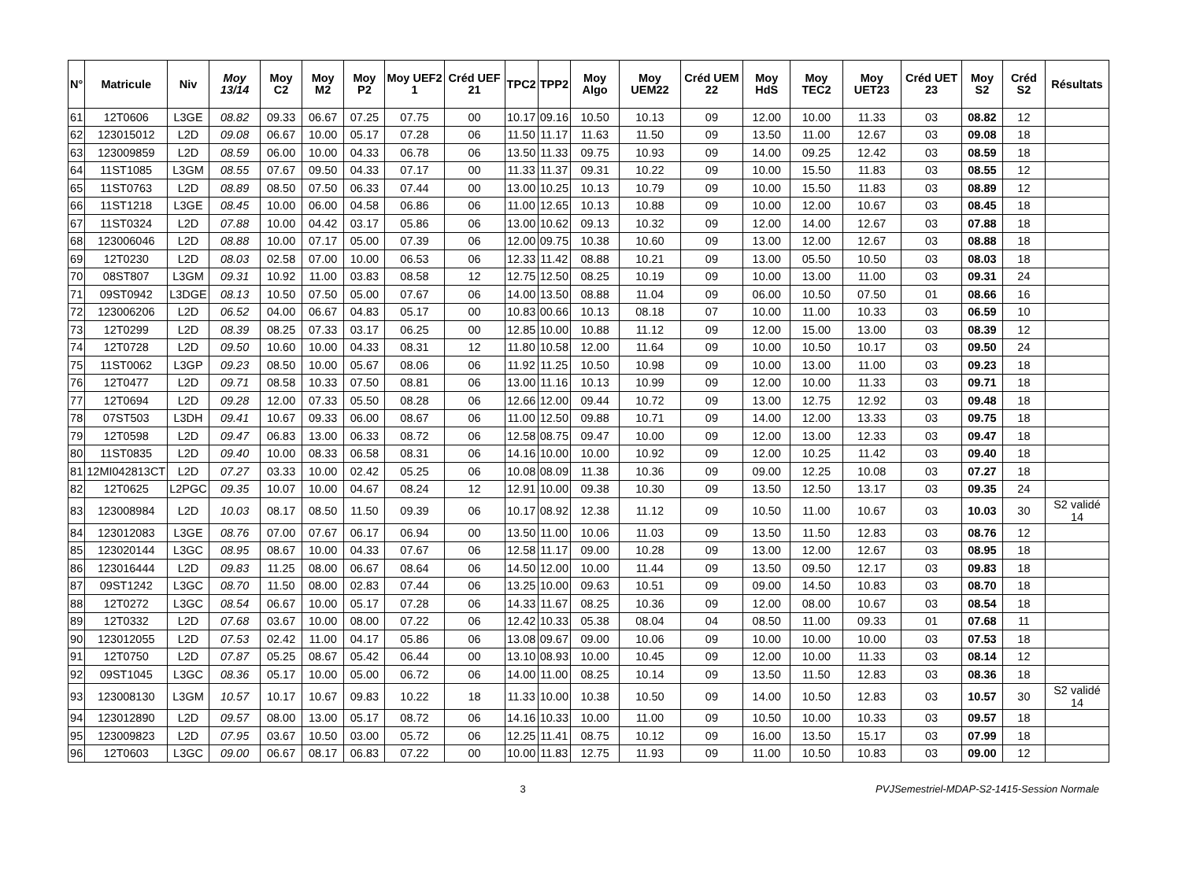| N° | Matricule | Niv | Moy 13/14 | Moy C2 | Moy M2 | Moy P2 | Moy UEF2 1 | Créd UEF 21 | TPC2 | TPP2 | Moy Algo | Moy UEM22 | Créd UEM 22 | Moy HdS | Moy TEC2 | Moy UET23 | Créd UET 23 | Moy S2 | Créd S2 | Résultats |
| --- | --- | --- | --- | --- | --- | --- | --- | --- | --- | --- | --- | --- | --- | --- | --- | --- | --- | --- | --- | --- |
| 61 | 12T0606 | L3GE | 08.82 | 09.33 | 06.67 | 07.25 | 07.75 | 00 | 10.17 | 09.16 | 10.50 | 10.13 | 09 | 12.00 | 10.00 | 11.33 | 03 | 08.82 | 12 | |
| 62 | 123015012 | L2D | 09.08 | 06.67 | 10.00 | 05.17 | 07.28 | 06 | 11.50 | 11.17 | 11.63 | 11.50 | 09 | 13.50 | 11.00 | 12.67 | 03 | 09.08 | 18 | |
| 63 | 123009859 | L2D | 08.59 | 06.00 | 10.00 | 04.33 | 06.78 | 06 | 13.50 | 11.33 | 09.75 | 10.93 | 09 | 14.00 | 09.25 | 12.42 | 03 | 08.59 | 18 | |
| 64 | 11ST1085 | L3GM | 08.55 | 07.67 | 09.50 | 04.33 | 07.17 | 00 | 11.33 | 11.37 | 09.31 | 10.22 | 09 | 10.00 | 15.50 | 11.83 | 03 | 08.55 | 12 | |
| 65 | 11ST0763 | L2D | 08.89 | 08.50 | 07.50 | 06.33 | 07.44 | 00 | 13.00 | 10.25 | 10.13 | 10.79 | 09 | 10.00 | 15.50 | 11.83 | 03 | 08.89 | 12 | |
| 66 | 11ST1218 | L3GE | 08.45 | 10.00 | 06.00 | 04.58 | 06.86 | 06 | 11.00 | 12.65 | 10.13 | 10.88 | 09 | 10.00 | 12.00 | 10.67 | 03 | 08.45 | 18 | |
| 67 | 11ST0324 | L2D | 07.88 | 10.00 | 04.42 | 03.17 | 05.86 | 06 | 13.00 | 10.62 | 09.13 | 10.32 | 09 | 12.00 | 14.00 | 12.67 | 03 | 07.88 | 18 | |
| 68 | 123006046 | L2D | 08.88 | 10.00 | 07.17 | 05.00 | 07.39 | 06 | 12.00 | 09.75 | 10.38 | 10.60 | 09 | 13.00 | 12.00 | 12.67 | 03 | 08.88 | 18 | |
| 69 | 12T0230 | L2D | 08.03 | 02.58 | 07.00 | 10.00 | 06.53 | 06 | 12.33 | 11.42 | 08.88 | 10.21 | 09 | 13.00 | 05.50 | 10.50 | 03 | 08.03 | 18 | |
| 70 | 08ST807 | L3GM | 09.31 | 10.92 | 11.00 | 03.83 | 08.58 | 12 | 12.75 | 12.50 | 08.25 | 10.19 | 09 | 10.00 | 13.00 | 11.00 | 03 | 09.31 | 24 | |
| 71 | 09ST0942 | L3DGE | 08.13 | 10.50 | 07.50 | 05.00 | 07.67 | 06 | 14.00 | 13.50 | 08.88 | 11.04 | 09 | 06.00 | 10.50 | 07.50 | 01 | 08.66 | 16 | |
| 72 | 123006206 | L2D | 06.52 | 04.00 | 06.67 | 04.83 | 05.17 | 00 | 10.83 | 00.66 | 10.13 | 08.18 | 07 | 10.00 | 11.00 | 10.33 | 03 | 06.59 | 10 | |
| 73 | 12T0299 | L2D | 08.39 | 08.25 | 07.33 | 03.17 | 06.25 | 00 | 12.85 | 10.00 | 10.88 | 11.12 | 09 | 12.00 | 15.00 | 13.00 | 03 | 08.39 | 12 | |
| 74 | 12T0728 | L2D | 09.50 | 10.60 | 10.00 | 04.33 | 08.31 | 12 | 11.80 | 10.58 | 12.00 | 11.64 | 09 | 10.00 | 10.50 | 10.17 | 03 | 09.50 | 24 | |
| 75 | 11ST0062 | L3GP | 09.23 | 08.50 | 10.00 | 05.67 | 08.06 | 06 | 11.92 | 11.25 | 10.50 | 10.98 | 09 | 10.00 | 13.00 | 11.00 | 03 | 09.23 | 18 | |
| 76 | 12T0477 | L2D | 09.71 | 08.58 | 10.33 | 07.50 | 08.81 | 06 | 13.00 | 11.16 | 10.13 | 10.99 | 09 | 12.00 | 10.00 | 11.33 | 03 | 09.71 | 18 | |
| 77 | 12T0694 | L2D | 09.28 | 12.00 | 07.33 | 05.50 | 08.28 | 06 | 12.66 | 12.00 | 09.44 | 10.72 | 09 | 13.00 | 12.75 | 12.92 | 03 | 09.48 | 18 | |
| 78 | 07ST503 | L3DH | 09.41 | 10.67 | 09.33 | 06.00 | 08.67 | 06 | 11.00 | 12.50 | 09.88 | 10.71 | 09 | 14.00 | 12.00 | 13.33 | 03 | 09.75 | 18 | |
| 79 | 12T0598 | L2D | 09.47 | 06.83 | 13.00 | 06.33 | 08.72 | 06 | 12.58 | 08.75 | 09.47 | 10.00 | 09 | 12.00 | 13.00 | 12.33 | 03 | 09.47 | 18 | |
| 80 | 11ST0835 | L2D | 09.40 | 10.00 | 08.33 | 06.58 | 08.31 | 06 | 14.16 | 10.00 | 10.00 | 10.92 | 09 | 12.00 | 10.25 | 11.42 | 03 | 09.40 | 18 | |
| 81 | 12MI042813CT | L2D | 07.27 | 03.33 | 10.00 | 02.42 | 05.25 | 06 | 10.08 | 08.09 | 11.38 | 10.36 | 09 | 09.00 | 12.25 | 10.08 | 03 | 07.27 | 18 | |
| 82 | 12T0625 | L2PGC | 09.35 | 10.07 | 10.00 | 04.67 | 08.24 | 12 | 12.91 | 10.00 | 09.38 | 10.30 | 09 | 13.50 | 12.50 | 13.17 | 03 | 09.35 | 24 | |
| 83 | 123008984 | L2D | 10.03 | 08.17 | 08.50 | 11.50 | 09.39 | 06 | 10.17 | 08.92 | 12.38 | 11.12 | 09 | 10.50 | 11.00 | 10.67 | 03 | 10.03 | 30 | S2 validé 14 |
| 84 | 123012083 | L3GE | 08.76 | 07.00 | 07.67 | 06.17 | 06.94 | 00 | 13.50 | 11.00 | 10.06 | 11.03 | 09 | 13.50 | 11.50 | 12.83 | 03 | 08.76 | 12 | |
| 85 | 123020144 | L3GC | 08.95 | 08.67 | 10.00 | 04.33 | 07.67 | 06 | 12.58 | 11.17 | 09.00 | 10.28 | 09 | 13.00 | 12.00 | 12.67 | 03 | 08.95 | 18 | |
| 86 | 123016444 | L2D | 09.83 | 11.25 | 08.00 | 06.67 | 08.64 | 06 | 14.50 | 12.00 | 10.00 | 11.44 | 09 | 13.50 | 09.50 | 12.17 | 03 | 09.83 | 18 | |
| 87 | 09ST1242 | L3GC | 08.70 | 11.50 | 08.00 | 02.83 | 07.44 | 06 | 13.25 | 10.00 | 09.63 | 10.51 | 09 | 09.00 | 14.50 | 10.83 | 03 | 08.70 | 18 | |
| 88 | 12T0272 | L3GC | 08.54 | 06.67 | 10.00 | 05.17 | 07.28 | 06 | 14.33 | 11.67 | 08.25 | 10.36 | 09 | 12.00 | 08.00 | 10.67 | 03 | 08.54 | 18 | |
| 89 | 12T0332 | L2D | 07.68 | 03.67 | 10.00 | 08.00 | 07.22 | 06 | 12.42 | 10.33 | 05.38 | 08.04 | 04 | 08.50 | 11.00 | 09.33 | 01 | 07.68 | 11 | |
| 90 | 123012055 | L2D | 07.53 | 02.42 | 11.00 | 04.17 | 05.86 | 06 | 13.08 | 09.67 | 09.00 | 10.06 | 09 | 10.00 | 10.00 | 10.00 | 03 | 07.53 | 18 | |
| 91 | 12T0750 | L2D | 07.87 | 05.25 | 08.67 | 05.42 | 06.44 | 00 | 13.10 | 08.93 | 10.00 | 10.45 | 09 | 12.00 | 10.00 | 11.33 | 03 | 08.14 | 12 | |
| 92 | 09ST1045 | L3GC | 08.36 | 05.17 | 10.00 | 05.00 | 06.72 | 06 | 14.00 | 11.00 | 08.25 | 10.14 | 09 | 13.50 | 11.50 | 12.83 | 03 | 08.36 | 18 | |
| 93 | 123008130 | L3GM | 10.57 | 10.17 | 10.67 | 09.83 | 10.22 | 18 | 11.33 | 10.00 | 10.38 | 10.50 | 09 | 14.00 | 10.50 | 12.83 | 03 | 10.57 | 30 | S2 validé 14 |
| 94 | 123012890 | L2D | 09.57 | 08.00 | 13.00 | 05.17 | 08.72 | 06 | 14.16 | 10.33 | 10.00 | 11.00 | 09 | 10.50 | 10.00 | 10.33 | 03 | 09.57 | 18 | |
| 95 | 123009823 | L2D | 07.95 | 03.67 | 10.50 | 03.00 | 05.72 | 06 | 12.25 | 11.41 | 08.75 | 10.12 | 09 | 16.00 | 13.50 | 15.17 | 03 | 07.99 | 18 | |
| 96 | 12T0603 | L3GC | 09.00 | 06.67 | 08.17 | 06.83 | 07.22 | 00 | 10.00 | 11.83 | 12.75 | 11.93 | 09 | 11.00 | 10.50 | 10.83 | 03 | 09.00 | 12 | |
3 PVJSemestriel-MDAP-S2-1415-Session Normale